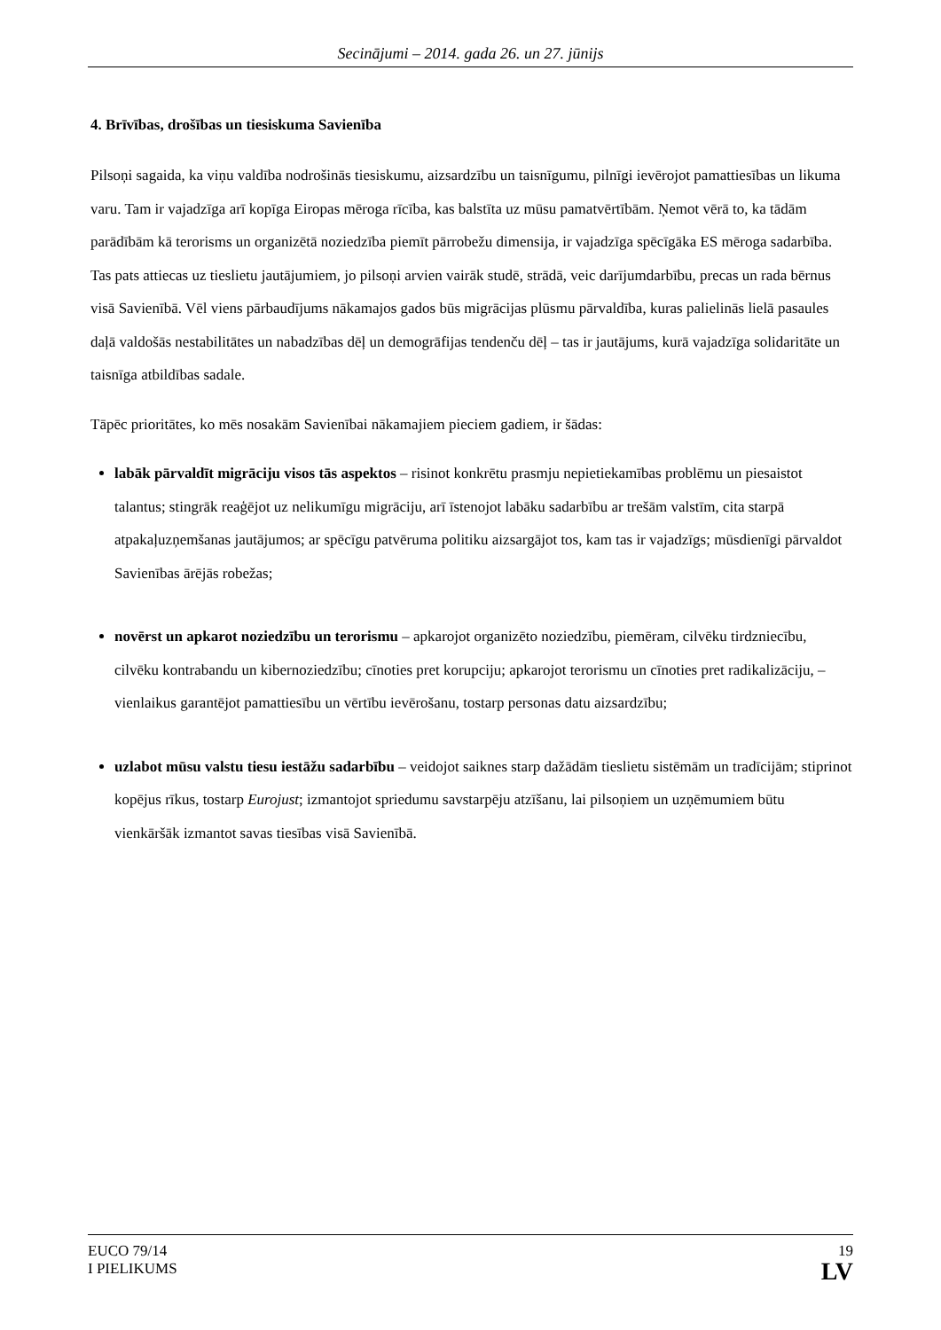Secinājumi – 2014. gada 26. un 27. jūnijs
4. Brīvības, drošības un tiesiskuma Savienība
Pilsoņi sagaida, ka viņu valdība nodrošinās tiesiskumu, aizsardzību un taisnīgumu, pilnīgi ievērojot pamattiesības un likuma varu. Tam ir vajadzīga arī kopīga Eiropas mēroga rīcība, kas balstīta uz mūsu pamatvērtībām. Ņemot vērā to, ka tādām parādībām kā terorisms un organizētā noziedzība piemīt pārrobežu dimensija, ir vajadzīga spēcīgāka ES mēroga sadarbība. Tas pats attiecas uz tieslietu jautājumiem, jo pilsoņi arvien vairāk studē, strādā, veic darījumdarbību, precas un rada bērnus visā Savienībā. Vēl viens pārbaudījums nākamajos gados būs migrācijas plūsmu pārvaldība, kuras palielinās lielā pasaules daļā valdošās nestabilitātes un nabadzības dēļ un demogrāfijas tendenču dēļ – tas ir jautājums, kurā vajadzīga solidaritāte un taisnīga atbildības sadale.
Tāpēc prioritātes, ko mēs nosakām Savienībai nākamajiem pieciem gadiem, ir šādas:
labāk pārvaldīt migrāciju visos tās aspektos – risinot konkrētu prasmju nepietiekamības problēmu un piesaistot talantus; stingrāk reaģējot uz nelikumīgu migrāciju, arī īstenojot labāku sadarbību ar trešām valstīm, cita starpā atpakaļuzņemšanas jautājumos; ar spēcīgu patvēruma politiku aizsargājot tos, kam tas ir vajadzīgs; mūsdienīgi pārvaldot Savienības ārējās robežas;
novērst un apkarot noziedzību un terorismu – apkarojot organizēto noziedzību, piemēram, cilvēku tirdzniecību, cilvēku kontrabandu un kibernoziedzību; cīnoties pret korupciju; apkarojot terorismu un cīnoties pret radikalizāciju, – vienlaikus garantējot pamattiesību un vērtību ievērošanu, tostarp personas datu aizsardzību;
uzlabot mūsu valstu tiesu iestāžu sadarbību – veidojot saiknes starp dažādām tieslietu sistēmām un tradīcijām; stiprinot kopējus rīkus, tostarp Eurojust; izmantojot spriedumu savstarpēju atzīšanu, lai pilsoņiem un uzņēmumiem būtu vienkāršāk izmantot savas tiesības visā Savienībā.
EUCO 79/14
I PIELIKUMS
19
LV